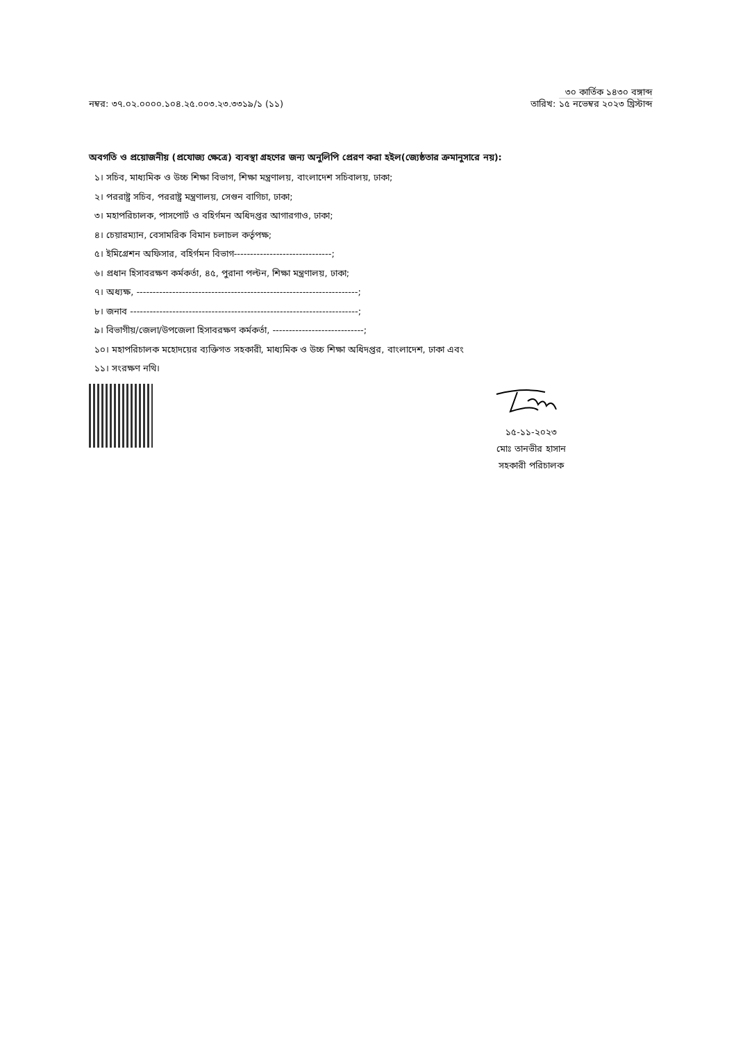৩০ কার্তিক ১৪৩০ বঙ্গাব্দ
নম্বর: ৩৭.০২.০০০০.১০৪.২৫.০০৩.২৩.৩৩১৯/১ (১১)
তারিখ: ১৫ নভেম্বর ২০২৩ খ্রিস্টাব্দ
অবগতি ও প্রয়োজনীয় (প্রযোজ্য ক্ষেত্রে) ব্যবস্থা গ্রহণের জন্য অনুলিপি প্রেরণ করা হইল(জ্যেষ্ঠতার ক্রমানুসারে নয়):
১। সচিব, মাধ্যমিক ও উচ্চ শিক্ষা বিভাগ, শিক্ষা মন্ত্রণালয়, বাংলাদেশ সচিবালয়, ঢাকা;
২। পররাষ্ট্র সচিব, পররাষ্ট্র মন্ত্রণালয়, সেগুন বাগিচা, ঢাকা;
৩। মহাপরিচালক, পাসপোর্ট ও বহির্গমন অধিদপ্তর আগারগাও, ঢাকা;
৪। চেয়ারম্যান, বেসামরিক বিমান চলাচল কর্তৃপক্ষ;
৫। ইমিগ্রেশন অফিসার, বহির্গমন বিভাগ------------------------------;
৬। প্রধান হিসাবরক্ষণ কর্মকর্তা, ৪৫, পুরানা পল্টন, শিক্ষা মন্ত্রণালয়, ঢাকা;
৭। অধ্যক্ষ, --------------------------------------------------------------------;
৮। জনাব ----------------------------------------------------------------------;
৯। বিভাগীয়/জেলা/উপজেলা হিসাবরক্ষণ কর্মকর্তা, ----------------------------;
১০। মহাপরিচালক মহোদয়ের ব্যক্তিগত সহকারী, মাধ্যমিক ও উচ্চ শিক্ষা অধিদপ্তর, বাংলাদেশ, ঢাকা এবং
১১। সংরক্ষণ নথি।
১৫-১১-২০২৩
মোঃ তানভীর হাসান
সহকারী পরিচালক